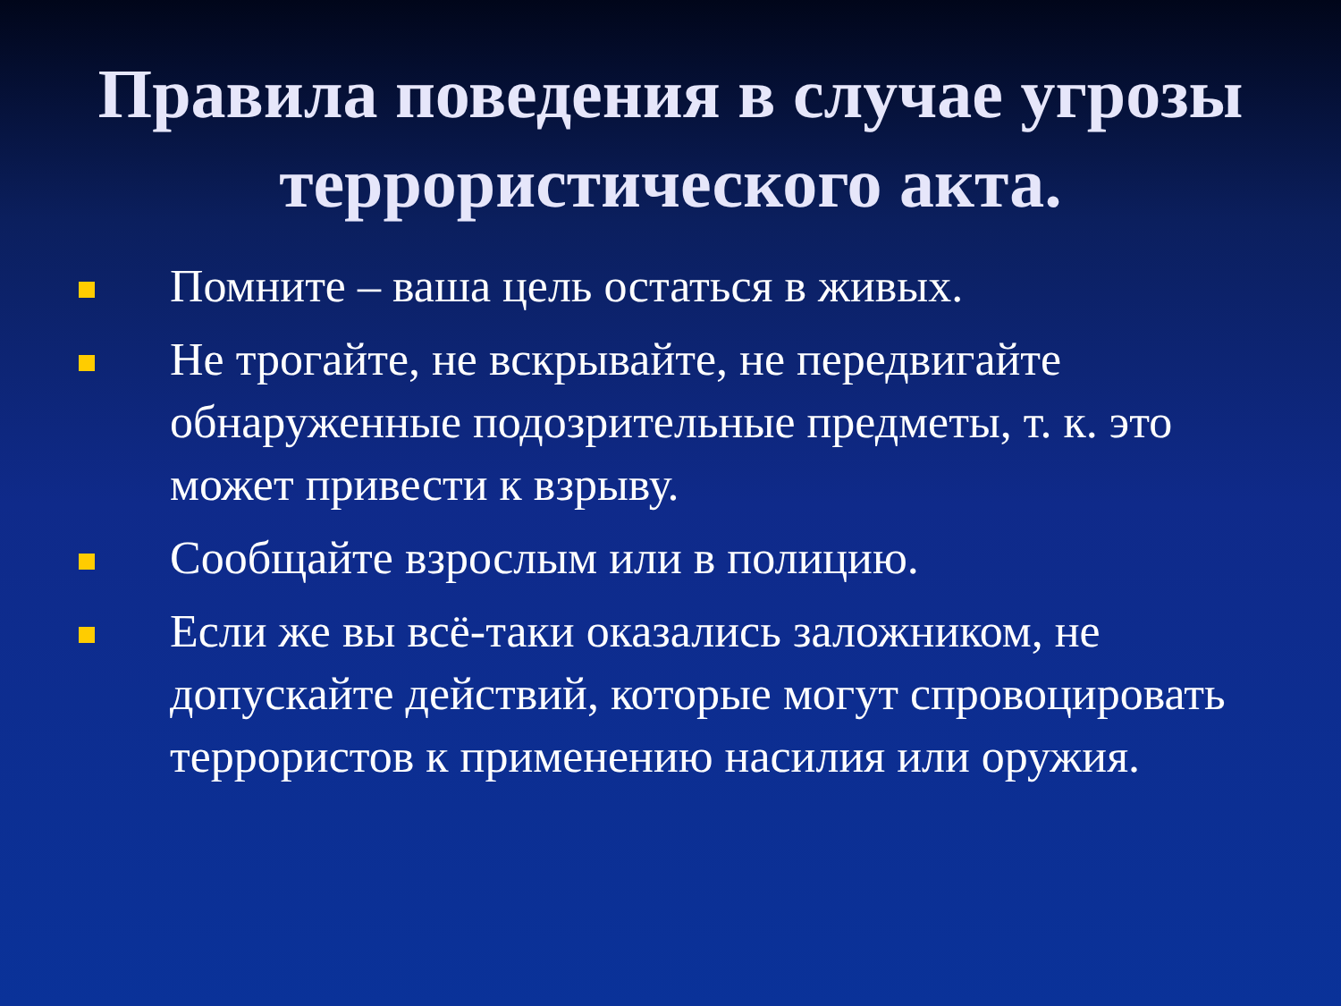Правила поведения в случае угрозы террористического акта.
Помните – ваша цель остаться в живых.
Не трогайте, не вскрывайте, не передвигайте обнаруженные подозрительные предметы, т. к. это может привести к взрыву.
Сообщайте взрослым или в полицию.
Если же вы всё-таки оказались заложником, не допускайте действий, которые могут спровоцировать террористов к применению насилия или оружия.